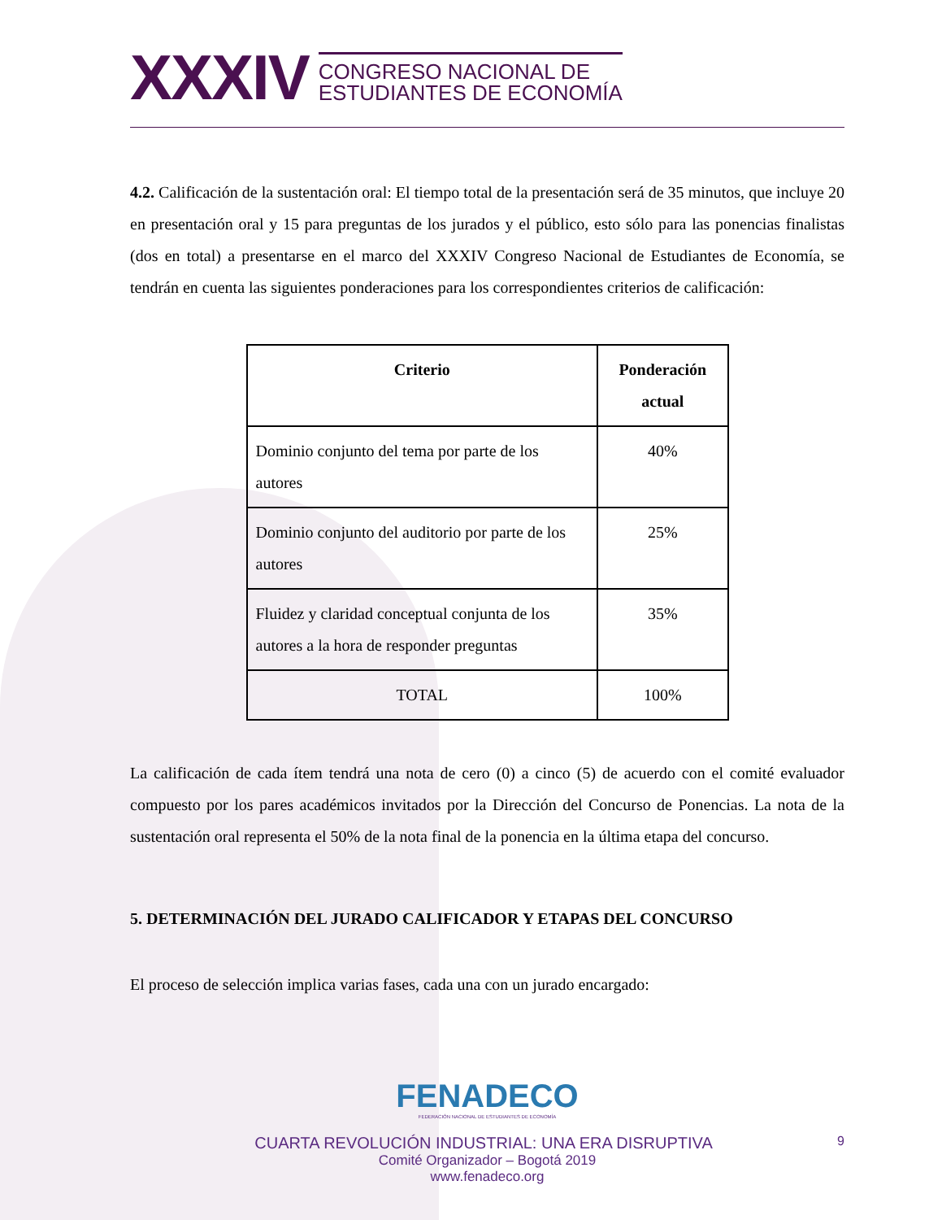XXXIV CONGRESO NACIONAL DE
ESTUDIANTES DE ECONOMÍA
4.2. Calificación de la sustentación oral: El tiempo total de la presentación será de 35 minutos, que incluye 20 en presentación oral y 15 para preguntas de los jurados y el público, esto sólo para las ponencias finalistas (dos en total) a presentarse en el marco del XXXIV Congreso Nacional de Estudiantes de Economía, se tendrán en cuenta las siguientes ponderaciones para los correspondientes criterios de calificación:
| Criterio | Ponderación actual |
| --- | --- |
| Dominio conjunto del tema por parte de los autores | 40% |
| Dominio conjunto del auditorio por parte de los autores | 25% |
| Fluidez y claridad conceptual conjunta de los autores a la hora de responder preguntas | 35% |
| TOTAL | 100% |
La calificación de cada ítem tendrá una nota de cero (0) a cinco (5) de acuerdo con el comité evaluador compuesto por los pares académicos invitados por la Dirección del Concurso de Ponencias. La nota de la sustentación oral representa el 50% de la nota final de la ponencia en la última etapa del concurso.
5. DETERMINACIÓN DEL JURADO CALIFICADOR Y ETAPAS DEL CONCURSO
El proceso de selección implica varias fases, cada una con un jurado encargado:
FENADECO
FEDERACIÓN NACIONAL DE ESTUDIANTES DE ECONOMÍA
CUARTA REVOLUCIÓN INDUSTRIAL: UNA ERA DISRUPTIVA 9
Comité Organizador – Bogotá 2019
www.fenadeco.org